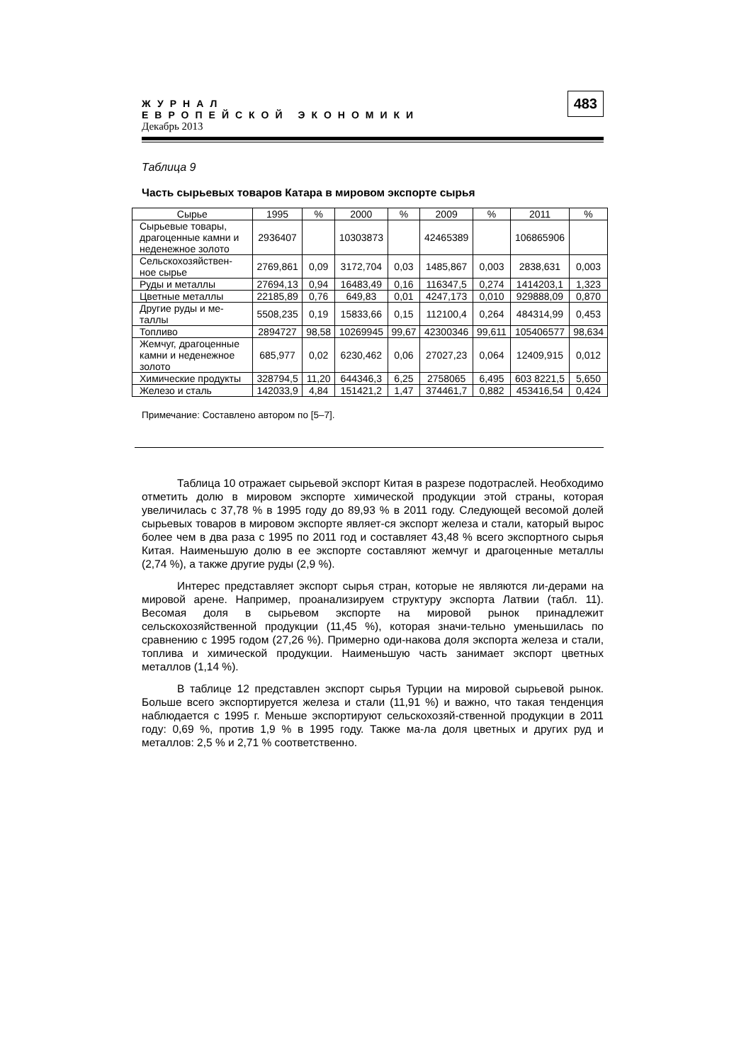ЖУРНАЛ
ЕВРОПЕЙСКОЙ ЭКОНОМИКИ
Декабрь 2013
483
Таблица 9
Часть сырьевых товаров Катара в мировом экспорте сырья
| Сырье | 1995 | % | 2000 | % | 2009 | % | 2011 | % |
| --- | --- | --- | --- | --- | --- | --- | --- | --- |
| Сырьевые товары, драгоценные камни и неденежное золото | 2936407 | | 10303873 | | 42465389 | | 106865906 | |
| Сельскохозяйствен- ное сырье | 2769,861 | 0,09 | 3172,704 | 0,03 | 1485,867 | 0,003 | 2838,631 | 0,003 |
| Руды и металлы | 27694,13 | 0,94 | 16483,49 | 0,16 | 116347,5 | 0,274 | 1414203,1 | 1,323 |
| Цветные металлы | 22185,89 | 0,76 | 649,83 | 0,01 | 4247,173 | 0,010 | 929888,09 | 0,870 |
| Другие руды и ме- таллы | 5508,235 | 0,19 | 15833,66 | 0,15 | 112100,4 | 0,264 | 484314,99 | 0,453 |
| Топливо | 2894727 | 98,58 | 10269945 | 99,67 | 42300346 | 99,611 | 105406577 | 98,634 |
| Жемчуг, драгоценные камни и неденежное золото | 685,977 | 0,02 | 6230,462 | 0,06 | 27027,23 | 0,064 | 12409,915 | 0,012 |
| Химические продукты | 328794,5 | 11,20 | 644346,3 | 6,25 | 2758065 | 6,495 | 603 8221,5 | 5,650 |
| Железо и сталь | 142033,9 | 4,84 | 151421,2 | 1,47 | 374461,7 | 0,882 | 453416,54 | 0,424 |
Примечание: Составлено автором по [5–7].
Таблица 10 отражает сырьевой экспорт Китая в разрезе подотраслей. Необходимо отметить долю в мировом экспорте химической продукции этой страны, которая увеличилась с 37,78 % в 1995 году до 89,93 % в 2011 году. Следующей весомой долей сырьевых товаров в мировом экспорте являет-ся экспорт железа и стали, каторый вырос более чем в два раза с 1995 по 2011 год и составляет 43,48 % всего экспортного сырья Китая. Наименьшую долю в ее экспорте составляют жемчуг и драгоценные металлы (2,74 %), а также другие руды (2,9 %).
Интерес представляет экспорт сырья стран, которые не являются ли-дерами на мировой арене. Например, проанализируем структуру экспорта Латвии (табл. 11). Весомая доля в сырьевом экспорте на мировой рынок принадлежит сельскохозяйственной продукции (11,45 %), которая значи-тельно уменьшилась по сравнению с 1995 годом (27,26 %). Примерно оди-накова доля экспорта железа и стали, топлива и химической продукции. Наименьшую часть занимает экспорт цветных металлов (1,14 %).
В таблице 12 представлен экспорт сырья Турции на мировой сырьевой рынок. Больше всего экспортируется железа и стали (11,91 %) и важно, что такая тенденция наблюдается с 1995 г. Меньше экспортируют сельскохозяй-ственной продукции в 2011 году: 0,69 %, против 1,9 % в 1995 году. Также ма-ла доля цветных и других руд и металлов: 2,5 % и 2,71 % соответственно.